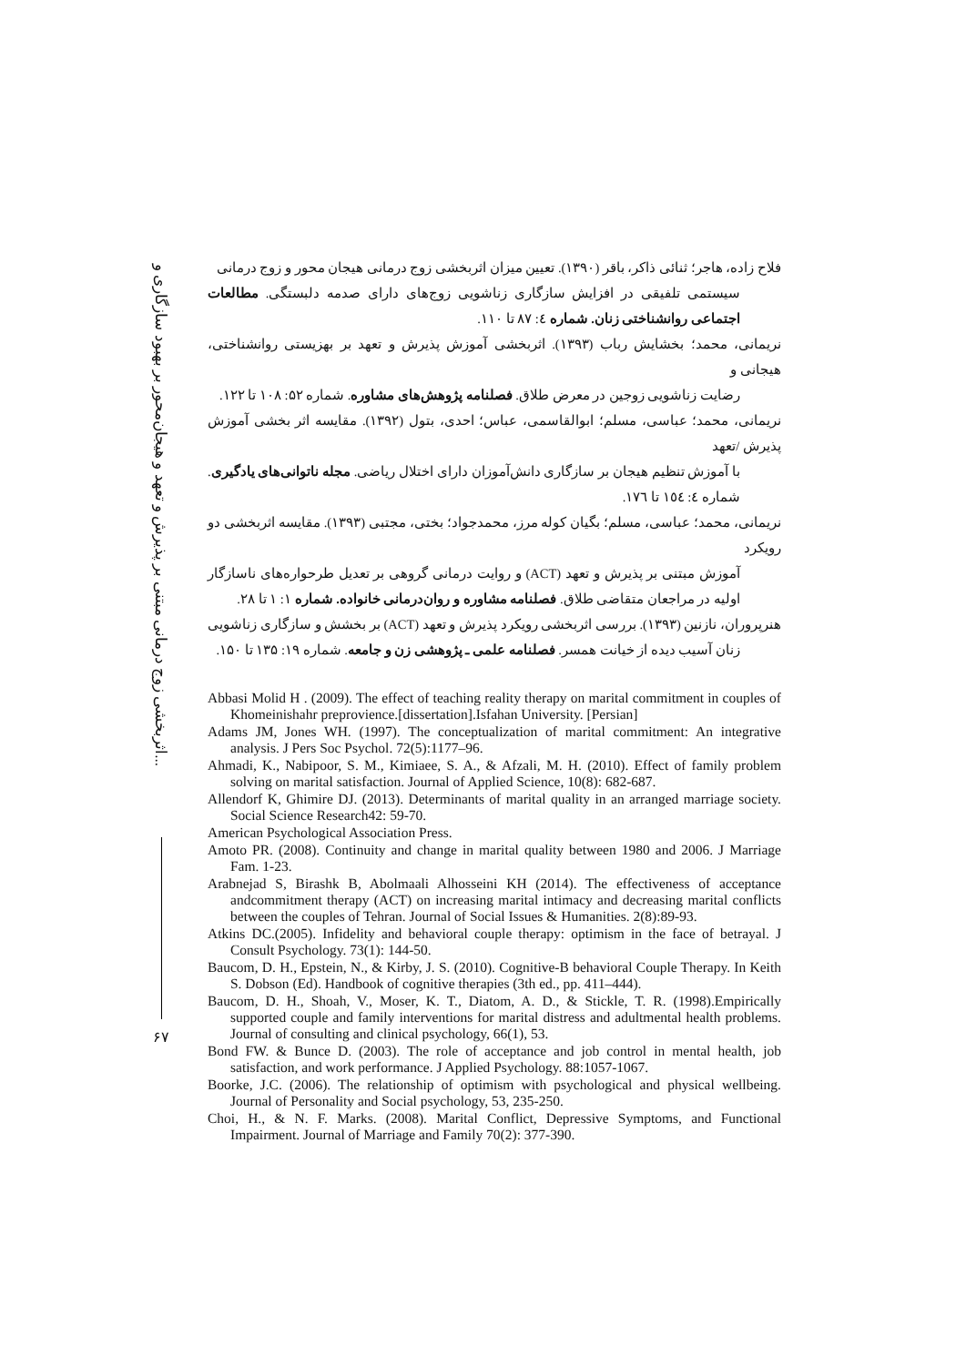اثربخشی زوج درمانی مبتنی بر پذیرش و تعهد و هیجان‌محور بر بهبود سازگاری و...
۶۷
فلاح زاده، هاجر؛ ثنائی ذاکر، باقر (۱۳۹۰). تعیین میزان اثربخشی زوج درمانی هیجان محور و زوج درمانی
سیستمی تلفیقی در افزایش سازگاری زناشویی زوج‌های دارای صدمه دلبستگی. مطالعات اجتماعی روانشناختی زنان. شماره ٤: ۸۷ تا ۱۱۰.
نریمانی، محمد؛ بخشایش رباب (۱۳۹۳). اثربخشی آموزش پذیرش و تعهد بر بهزیستی روانشناختی، هیجانی و
رضایت زناشویی زوجین در معرض طلاق. فصلنامه پژوهش‌های مشاوره. شماره ۵۲: ۱۰۸ تا ۱۲۲.
نریمانی، محمد؛ عباسی، مسلم؛ ابوالقاسمی، عباس؛ احدی، بتول (۱۳۹۲). مقایسه اثر بخشی آموزش پذیرش /تعهد
با آموزش تنظیم هیجان بر سازگاری دانش‌آموزان دارای اختلال ریاضی. مجله ناتوانی‌های یادگیری. شماره ٤: ١٥٤ تا ١٧٦.
نریمانی، محمد؛ عباسی، مسلم؛ بگیان کوله مرز، محمدجواد؛ بختی، مجتبی (۱۳۹۳). مقایسه اثربخشی دو رویکرد
آموزش مبتنی بر پذیرش و تعهد (ACT) و روایت درمانی گروهی بر تعدیل طرحواره‌های ناسازگار اولیه در مراجعان متقاضی طلاق. فصلنامه مشاوره و روان‌درمانی خانواده. شماره ۱: ۱ تا ۲۸.
هنرپروران، نازنین (۱۳۹۳). بررسی اثربخشی رویکرد پذیرش و تعهد (ACT) بر بخشش و سازگاری زناشویی
زنان آسیب دیده از خیانت همسر. فصلنامه علمی ـ پژوهشی زن و جامعه. شماره ۱۹: ۱۳۵ تا ۱۵۰.
Abbasi Molid H . (2009). The effect of teaching reality therapy on marital commitment in couples of Khomeinishahr preprovience.[dissertation].Isfahan University. [Persian]
Adams JM, Jones WH. (1997). The conceptualization of marital commitment: An integrative analysis. J Pers Soc Psychol. 72(5):1177–96.
Ahmadi, K., Nabipoor, S. M., Kimiaee, S. A., & Afzali, M. H. (2010). Effect of family problem solving on marital satisfaction. Journal of Applied Science, 10(8): 682-687.
Allendorf K, Ghimire DJ. (2013). Determinants of marital quality in an arranged marriage society. Social Science Research42: 59-70.
American Psychological Association Press.
Amoto PR. (2008). Continuity and change in marital quality between 1980 and 2006. J Marriage Fam. 1-23.
Arabnejad S, Birashk B, Abolmaali Alhosseini KH (2014). The effectiveness of acceptance andcommitment therapy (ACT) on increasing marital intimacy and decreasing marital conflicts between the couples of Tehran. Journal of Social Issues & Humanities. 2(8):89-93.
Atkins DC.(2005). Infidelity and behavioral couple therapy: optimism in the face of betrayal. J Consult Psychology. 73(1): 144-50.
Baucom, D. H., Epstein, N., & Kirby, J. S. (2010). Cognitive-B behavioral Couple Therapy. In Keith S. Dobson (Ed). Handbook of cognitive therapies (3th ed., pp. 411–444).
Baucom, D. H., Shoah, V., Moser, K. T., Diatom, A. D., & Stickle, T. R. (1998).Empirically supported couple and family interventions for marital distress and adultmental health problems. Journal of consulting and clinical psychology, 66(1), 53.
Bond FW. & Bunce D. (2003). The role of acceptance and job control in mental health, job satisfaction, and work performance. J Applied Psychology. 88:1057-1067.
Boorke, J.C. (2006). The relationship of optimism with psychological and physical wellbeing. Journal of Personality and Social psychology, 53, 235-250.
Choi, H., & N. F. Marks. (2008). Marital Conflict, Depressive Symptoms, and Functional Impairment. Journal of Marriage and Family 70(2): 377-390.